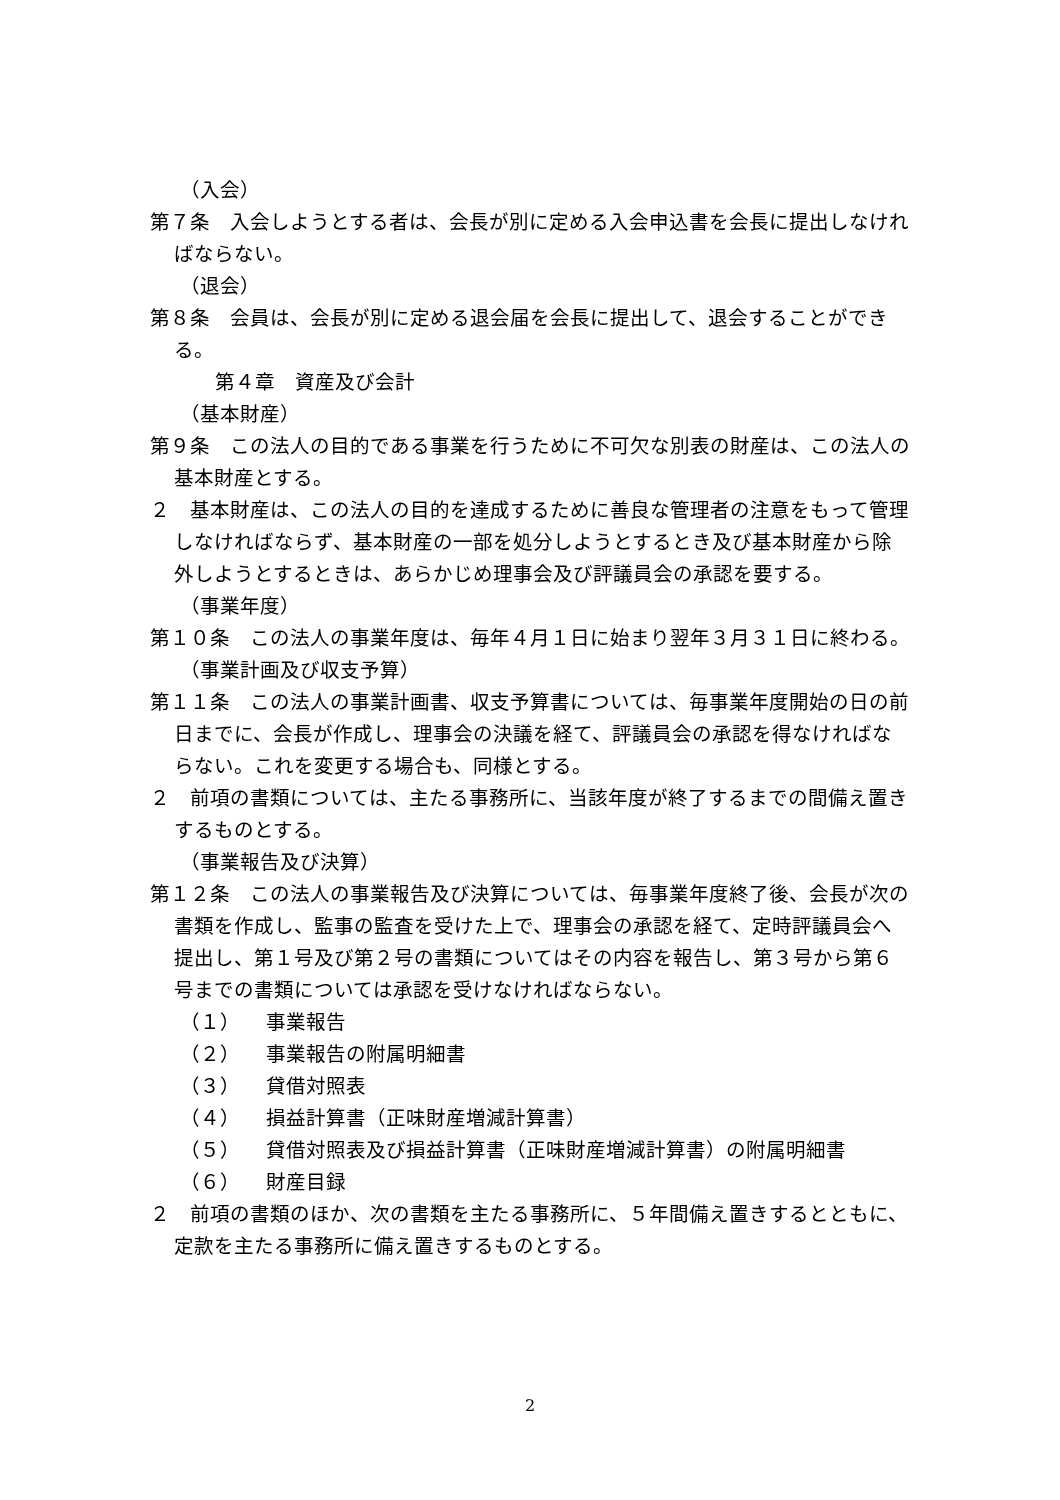（入会）
第７条　入会しようとする者は、会長が別に定める入会申込書を会長に提出しなければならない。
（退会）
第８条　会員は、会長が別に定める退会届を会長に提出して、退会することができる。
第４章　資産及び会計
（基本財産）
第９条　この法人の目的である事業を行うために不可欠な別表の財産は、この法人の基本財産とする。
２　基本財産は、この法人の目的を達成するために善良な管理者の注意をもって管理しなければならず、基本財産の一部を処分しようとするとき及び基本財産から除外しようとするときは、あらかじめ理事会及び評議員会の承認を要する。
（事業年度）
第１０条　この法人の事業年度は、毎年４月１日に始まり翌年３月３１日に終わる。
（事業計画及び収支予算）
第１１条　この法人の事業計画書、収支予算書については、毎事業年度開始の日の前日までに、会長が作成し、理事会の決議を経て、評議員会の承認を得なければならない。これを変更する場合も、同様とする。
２　前項の書類については、主たる事務所に、当該年度が終了するまでの間備え置きするものとする。
（事業報告及び決算）
第１２条　この法人の事業報告及び決算については、毎事業年度終了後、会長が次の書類を作成し、監事の監査を受けた上で、理事会の承認を経て、定時評議員会へ提出し、第１号及び第２号の書類についてはその内容を報告し、第３号から第６号までの書類については承認を受けなければならない。
（１） 事業報告
（２） 事業報告の附属明細書
（３） 貸借対照表
（４） 損益計算書（正味財産増減計算書）
（５） 貸借対照表及び損益計算書（正味財産増減計算書）の附属明細書
（６） 財産目録
２　前項の書類のほか、次の書類を主たる事務所に、５年間備え置きするとともに、定款を主たる事務所に備え置きするものとする。
2